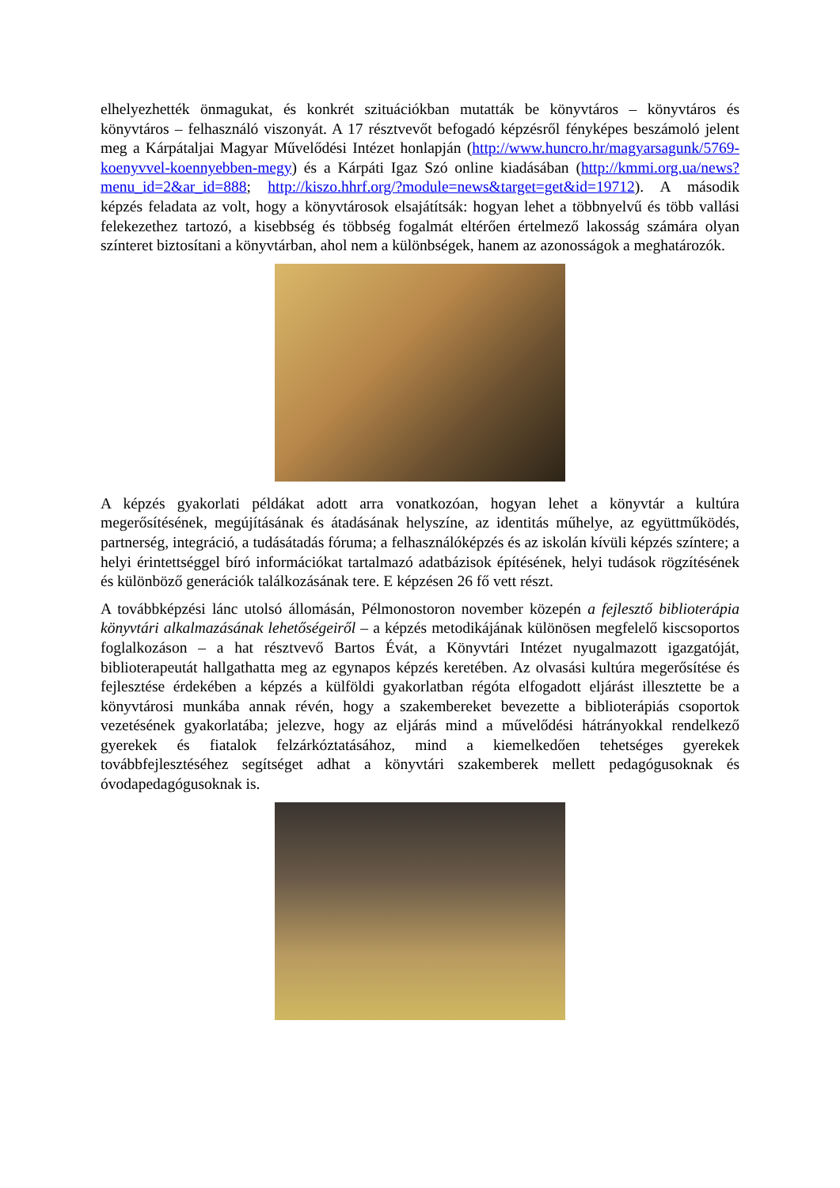elhelyezhették önmagukat, és konkrét szituációkban mutatták be könyvtáros – könyvtáros és könyvtáros – felhasználó viszonyát. A 17 résztvevőt befogadó képzésről fényképes beszámoló jelent meg a Kárpátaljai Magyar Művelődési Intézet honlapján (http://www.huncro.hr/magyarsagunk/5769-koenyvvel-koennyebben-megy) és a Kárpáti Igaz Szó online kiadásában (http://kmmi.org.ua/news?menu_id=2&ar_id=888; http://kiszo.hhrf.org/?module=news&target=get&id=19712). A második képzés feladata az volt, hogy a könyvtárosok elsajátítsák: hogyan lehet a többnyelvű és több vallási felekezethez tartozó, a kisebbség és többség fogalmát eltérően értelmező lakosság számára olyan színteret biztosítani a könyvtárban, ahol nem a különbségek, hanem az azonosságok a meghatározók.
A képzés gyakorlati példákat adott arra vonatkozóan, hogyan lehet a könyvtár a kultúra megerősítésének, megújításának és átadásának helyszíne, az identitás műhelye, az együttműködés, partnerség, integráció, a tudásátadás fóruma; a felhasználóképzés és az iskolán kívüli képzés színtere; a helyi érintettséggel bíró információkat tartalmazó adatbázisok építésének, helyi tudások rögzítésének és különböző generációk találkozásának tere. E képzésen 26 fő vett részt.
A továbbképzési lánc utolsó állomásán, Pélmonostoron november közepén a fejlesztő biblioterápia könyvtári alkalmazásának lehetőségeiről – a képzés metodikájának különösen megfelelő kiscsoportos foglalkozáson – a hat résztvevő Bartos Évát, a Könyvtári Intézet nyugalmazott igazgatóját, biblioterapeutát hallgathatta meg az egynapos képzés keretében. Az olvasási kultúra megerősítése és fejlesztése érdekében a képzés a külföldi gyakorlatban régóta elfogadott eljárást illesztette be a könyvtárosi munkába annak révén, hogy a szakembereket bevezette a biblioterápiás csoportok vezetésének gyakorlatába; jelezve, hogy az eljárás mind a művelődési hátrányokkal rendelkező gyerekek és fiatalok felzárkóztatásához, mind a kiemelkedően tehetséges gyerekek továbbfejlesztéséhez segítséget adhat a könyvtári szakemberek mellett pedagógusoknak és óvodapedagógusoknak is.